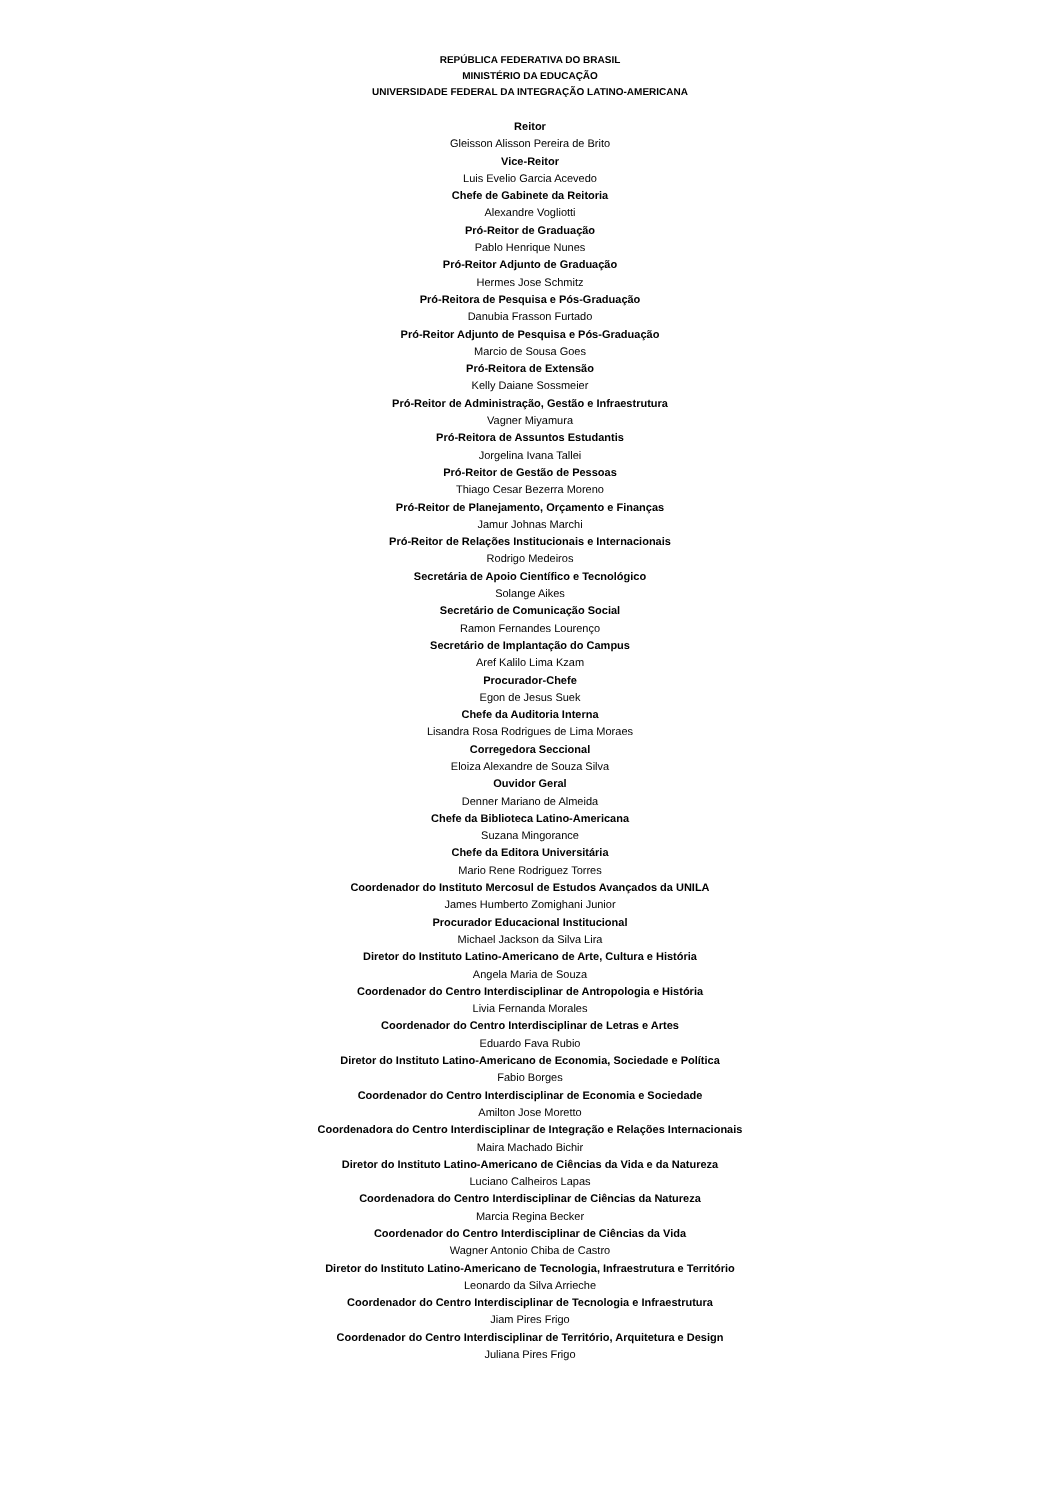REPÚBLICA FEDERATIVA DO BRASIL
MINISTÉRIO DA EDUCAÇÃO
UNIVERSIDADE FEDERAL DA INTEGRAÇÃO LATINO-AMERICANA
Reitor
Gleisson Alisson Pereira de Brito
Vice-Reitor
Luis Evelio Garcia Acevedo
Chefe de Gabinete da Reitoria
Alexandre Vogliotti
Pró-Reitor de Graduação
Pablo Henrique Nunes
Pró-Reitor Adjunto de Graduação
Hermes Jose Schmitz
Pró-Reitora de Pesquisa e Pós-Graduação
Danubia Frasson Furtado
Pró-Reitor Adjunto de Pesquisa e Pós-Graduação
Marcio de Sousa Goes
Pró-Reitora de Extensão
Kelly Daiane Sossmeier
Pró-Reitor de Administração, Gestão e Infraestrutura
Vagner Miyamura
Pró-Reitora de Assuntos Estudantis
Jorgelina Ivana Tallei
Pró-Reitor de Gestão de Pessoas
Thiago Cesar Bezerra Moreno
Pró-Reitor de Planejamento, Orçamento e Finanças
Jamur Johnas Marchi
Pró-Reitor de Relações Institucionais e Internacionais
Rodrigo Medeiros
Secretária de Apoio Científico e Tecnológico
Solange Aikes
Secretário de Comunicação Social
Ramon Fernandes Lourenço
Secretário de Implantação do Campus
Aref Kalilo Lima Kzam
Procurador-Chefe
Egon de Jesus Suek
Chefe da Auditoria Interna
Lisandra Rosa Rodrigues de Lima Moraes
Corregedora Seccional
Eloiza Alexandre de Souza Silva
Ouvidor Geral
Denner Mariano de Almeida
Chefe da Biblioteca Latino-Americana
Suzana Mingorance
Chefe da Editora Universitária
Mario Rene Rodriguez Torres
Coordenador do Instituto Mercosul de Estudos Avançados da UNILA
James Humberto Zomighani Junior
Procurador Educacional Institucional
Michael Jackson da Silva Lira
Diretor do Instituto Latino-Americano de Arte, Cultura e História
Angela Maria de Souza
Coordenador do Centro Interdisciplinar de Antropologia e História
Livia Fernanda Morales
Coordenador do Centro Interdisciplinar de Letras e Artes
Eduardo Fava Rubio
Diretor do Instituto Latino-Americano de Economia, Sociedade e Política
Fabio Borges
Coordenador do Centro Interdisciplinar de Economia e Sociedade
Amilton Jose Moretto
Coordenadora do Centro Interdisciplinar de Integração e Relações Internacionais
Maira Machado Bichir
Diretor do Instituto Latino-Americano de Ciências da Vida e da Natureza
Luciano Calheiros Lapas
Coordenadora do Centro Interdisciplinar de Ciências da Natureza
Marcia Regina Becker
Coordenador do Centro Interdisciplinar de Ciências da Vida
Wagner Antonio Chiba de Castro
Diretor do Instituto Latino-Americano de Tecnologia, Infraestrutura e Território
Leonardo da Silva Arrieche
Coordenador do Centro Interdisciplinar de Tecnologia e Infraestrutura
Jiam Pires Frigo
Coordenador do Centro Interdisciplinar de Território, Arquitetura e Design
Juliana Pires Frigo